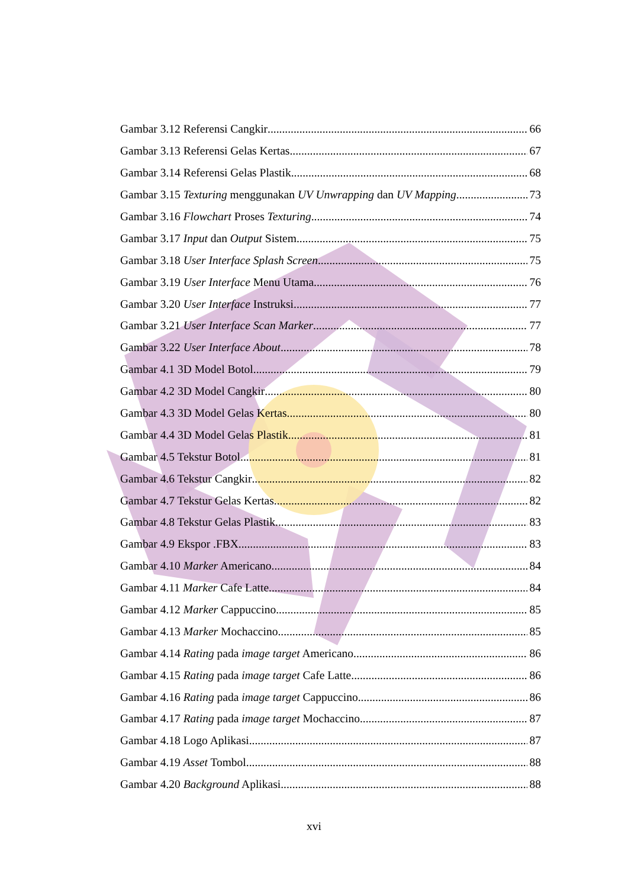Gambar 3.12 Referensi Cangkir 66
Gambar 3.13 Referensi Gelas Kertas 67
Gambar 3.14 Referensi Gelas Plastik 68
Gambar 3.15 Texturing menggunakan UV Unwrapping dan UV Mapping 73
Gambar 3.16 Flowchart Proses Texturing 74
Gambar 3.17 Input dan Output Sistem 75
Gambar 3.18 User Interface Splash Screen 75
Gambar 3.19 User Interface Menu Utama 76
Gambar 3.20 User Interface Instruksi 77
Gambar 3.21 User Interface Scan Marker 77
Gambar 3.22 User Interface About 78
Gambar 4.1 3D Model Botol 79
Gambar 4.2 3D Model Cangkir 80
Gambar 4.3 3D Model Gelas Kertas 80
Gambar 4.4 3D Model Gelas Plastik 81
Gambar 4.5 Tekstur Botol 81
Gambar 4.6 Tekstur Cangkir 82
Gambar 4.7 Tekstur Gelas Kertas 82
Gambar 4.8 Tekstur Gelas Plastik 83
Gambar 4.9 Ekspor .FBX 83
Gambar 4.10 Marker Americano 84
Gambar 4.11 Marker Cafe Latte 84
Gambar 4.12 Marker Cappuccino 85
Gambar 4.13 Marker Mochaccino 85
Gambar 4.14 Rating pada image target Americano 86
Gambar 4.15 Rating pada image target Cafe Latte 86
Gambar 4.16 Rating pada image target Cappuccino 86
Gambar 4.17 Rating pada image target Mochaccino 87
Gambar 4.18 Logo Aplikasi 87
Gambar 4.19 Asset Tombol 88
Gambar 4.20 Background Aplikasi 88
xvi